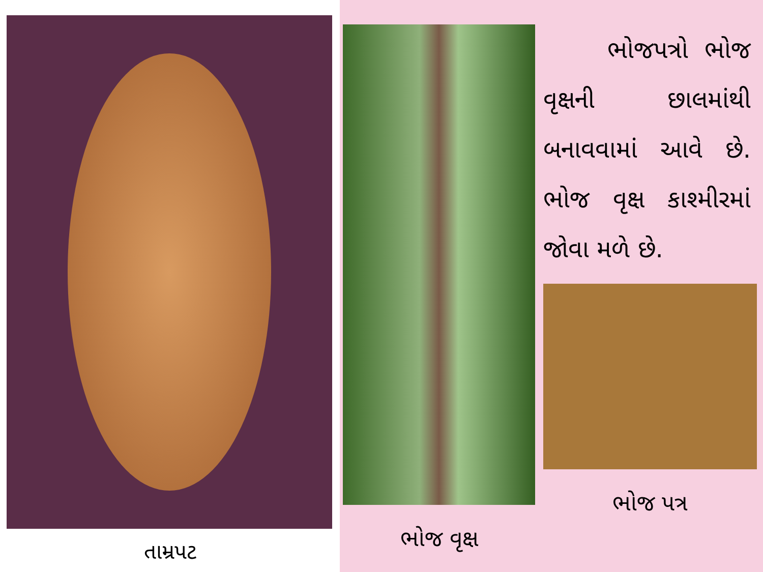તામ્રપટ
ભોજ વૃક્ષ
ભોજપત્રો ભોજ વૃક્ષની છાલમાંથી બનાવવામાં આવે છે. ભોજ વૃક્ષ કાશ્મીરમાં જોવા મળે છે.
ભોજ પત્ર